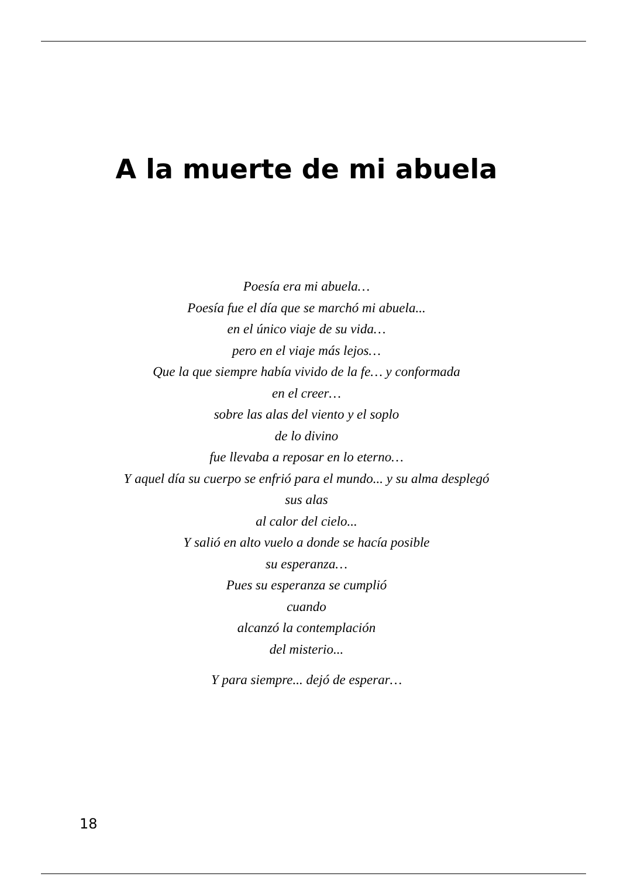A la muerte de mi abuela
Poesía era mi abuela…
Poesía fue el día que se marchó mi abuela...
en el único viaje de su vida…
pero en el viaje más lejos…
Que la que siempre había vivido de la fe… y conformada
en el creer…
sobre las alas del viento y el soplo
de lo divino
fue llevaba a reposar en lo eterno…
Y aquel día su cuerpo se enfrió para el mundo... y su alma desplegó
sus alas
al calor del cielo...
Y salió en alto vuelo a donde se hacía posible
su esperanza…
Pues su esperanza se cumplió
cuando
alcanzó la contemplación
del misterio...
Y para siempre... dejó de esperar…
18